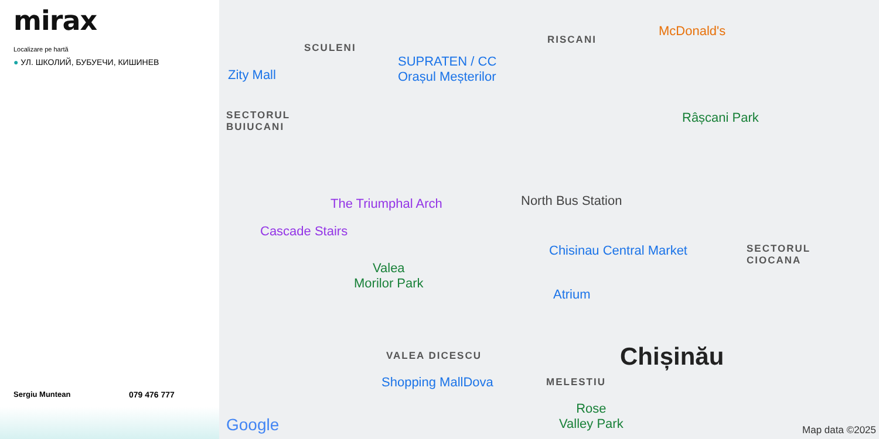mirax
Localizare pe hartă
● УЛ. ШКОЛИЙ, БУБУЕЧИ, КИШИНЕВ
Sergiu Muntean 079 476 777
SCULENI
RISCANI
SUPRATEN / CC
Orașul Meșterilor
Zity Mall
McDonald's
SECTORUL
BUIUCANI
Râșcani Park
The Triumphal Arch North Bus Station
Cascade Stairs
Chisinau Central Market
SECTORUL
CIOCANA
Valea
Morilor Park
Atrium
VALEA DICESCU Chișinău
Shopping MallDova MELESTIU
Rose
Valley Park
Google Map data ©2025